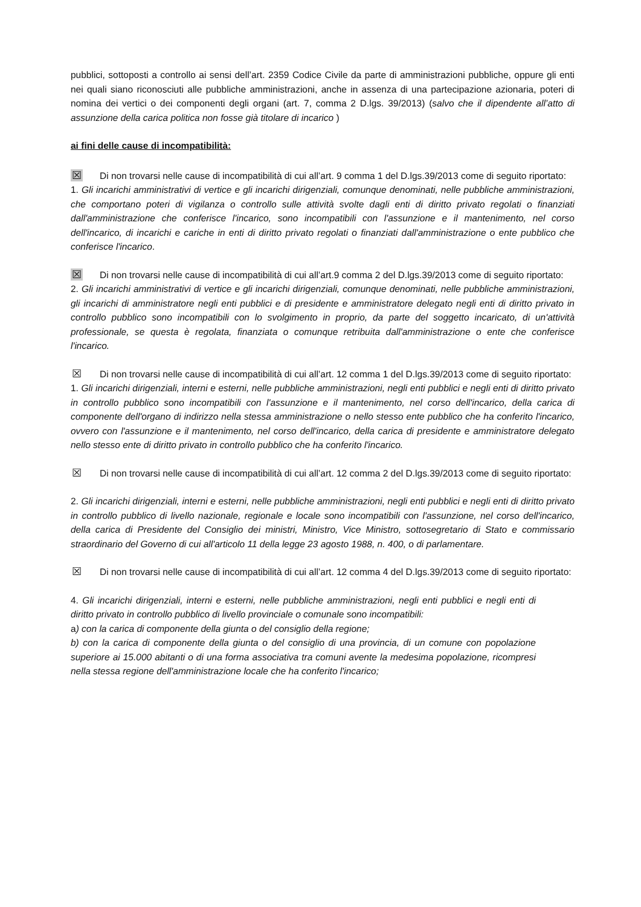pubblici, sottoposti a controllo ai sensi dell’art. 2359 Codice Civile da parte di amministrazioni pubbliche, oppure gli enti nei quali siano riconosciuti alle pubbliche amministrazioni, anche in assenza di una partecipazione azionaria, poteri di nomina dei vertici o dei componenti degli organi (art. 7, comma 2 D.lgs. 39/2013) (salvo che il dipendente all’atto di assunzione della carica politica non fosse già titolare di incarico )
ai fini delle cause di incompatibilità:
☒ Di non trovarsi nelle cause di incompatibilità di cui all’art. 9 comma 1 del D.lgs.39/2013 come di seguito riportato:
1. Gli incarichi amministrativi di vertice e gli incarichi dirigenziali, comunque denominati, nelle pubbliche amministrazioni, che comportano poteri di vigilanza o controllo sulle attività svolte dagli enti di diritto privato regolati o finanziati dall'amministrazione che conferisce l'incarico, sono incompatibili con l'assunzione e il mantenimento, nel corso dell'incarico, di incarichi e cariche in enti di diritto privato regolati o finanziati dall'amministrazione o ente pubblico che conferisce l'incarico.
☒ Di non trovarsi nelle cause di incompatibilità di cui all’art.9 comma 2 del D.lgs.39/2013 come di seguito riportato:
2. Gli incarichi amministrativi di vertice e gli incarichi dirigenziali, comunque denominati, nelle pubbliche amministrazioni, gli incarichi di amministratore negli enti pubblici e di presidente e amministratore delegato negli enti di diritto privato in controllo pubblico sono incompatibili con lo svolgimento in proprio, da parte del soggetto incaricato, di un'attività professionale, se questa è regolata, finanziata o comunque retribuita dall'amministrazione o ente che conferisce l'incarico.
☒ Di non trovarsi nelle cause di incompatibilità di cui all’art. 12 comma 1 del D.lgs.39/2013 come di seguito riportato:
1. Gli incarichi dirigenziali, interni e esterni, nelle pubbliche amministrazioni, negli enti pubblici e negli enti di diritto privato in controllo pubblico sono incompatibili con l'assunzione e il mantenimento, nel corso dell'incarico, della carica di componente dell'organo di indirizzo nella stessa amministrazione o nello stesso ente pubblico che ha conferito l'incarico, ovvero con l'assunzione e il mantenimento, nel corso dell'incarico, della carica di presidente e amministratore delegato nello stesso ente di diritto privato in controllo pubblico che ha conferito l'incarico.
☒ Di non trovarsi nelle cause di incompatibilità di cui all’art. 12 comma 2 del D.lgs.39/2013 come di seguito riportato:
2. Gli incarichi dirigenziali, interni e esterni, nelle pubbliche amministrazioni, negli enti pubblici e negli enti di diritto privato in controllo pubblico di livello nazionale, regionale e locale sono incompatibili con l'assunzione, nel corso dell'incarico, della carica di Presidente del Consiglio dei ministri, Ministro, Vice Ministro, sottosegretario di Stato e commissario straordinario del Governo di cui all'articolo 11 della legge 23 agosto 1988, n. 400, o di parlamentare.
☒ Di non trovarsi nelle cause di incompatibilità di cui all’art. 12 comma 4 del D.lgs.39/2013 come di seguito riportato:
4. Gli incarichi dirigenziali, interni e esterni, nelle pubbliche amministrazioni, negli enti pubblici e negli enti di diritto privato in controllo pubblico di livello provinciale o comunale sono incompatibili:
a) con la carica di componente della giunta o del consiglio della regione;
b) con la carica di componente della giunta o del consiglio di una provincia, di un comune con popolazione superiore ai 15.000 abitanti o di una forma associativa tra comuni avente la medesima popolazione, ricompresi nella stessa regione dell'amministrazione locale che ha conferito l'incarico;